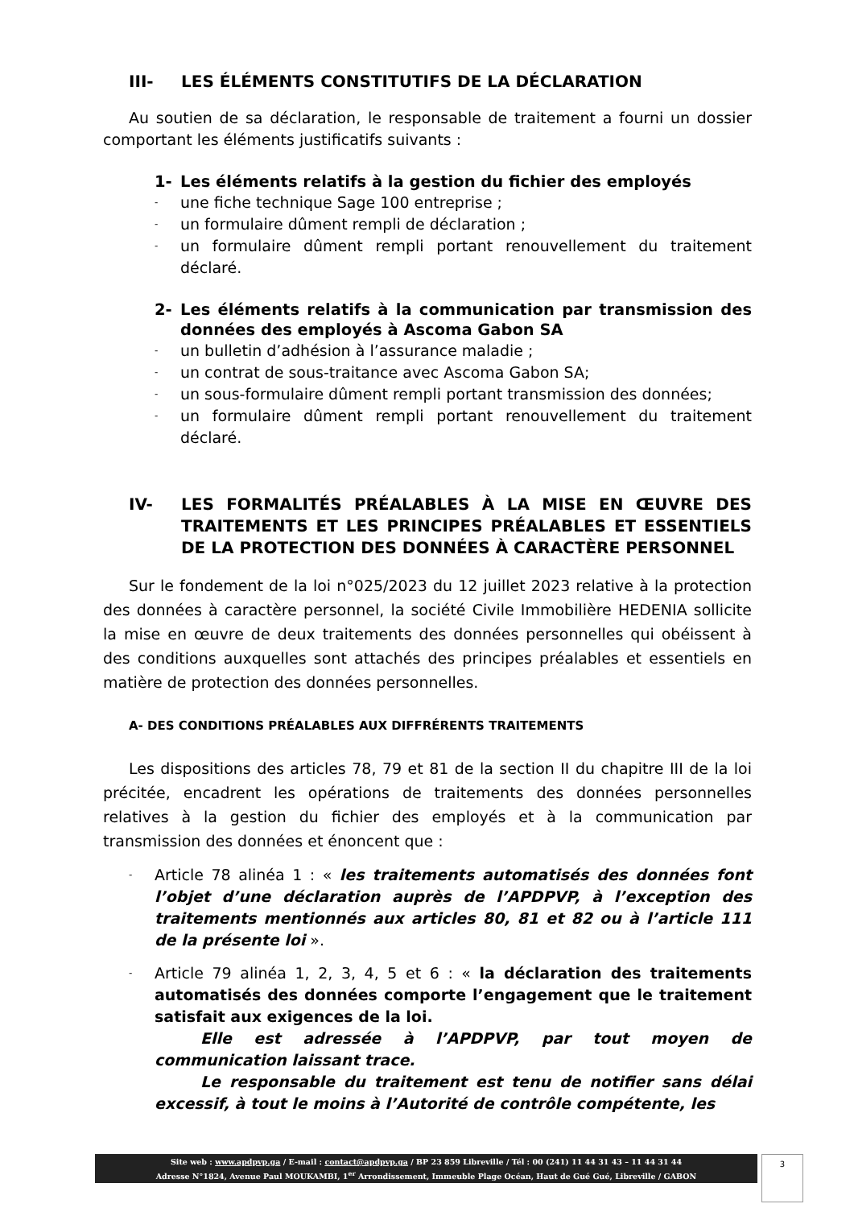III- LES ÉLÉMENTS CONSTITUTIFS DE LA DÉCLARATION
Au soutien de sa déclaration, le responsable de traitement a fourni un dossier comportant les éléments justificatifs suivants :
1- Les éléments relatifs à la gestion du fichier des employés
- une fiche technique Sage 100 entreprise ;
- un formulaire dûment rempli de déclaration ;
- un formulaire dûment rempli portant renouvellement du traitement déclaré.
2- Les éléments relatifs à la communication par transmission des données des employés à Ascoma Gabon SA
- un bulletin d’adhésion à l’assurance maladie ;
- un contrat de sous-traitance avec Ascoma Gabon SA;
- un sous-formulaire dûment rempli portant transmission des données;
- un formulaire dûment rempli portant renouvellement du traitement déclaré.
IV- LES FORMALITÉS PRÉALABLES À LA MISE EN ŒUVRE DES TRAITEMENTS ET LES PRINCIPES PRÉALABLES ET ESSENTIELS DE LA PROTECTION DES DONNÉES À CARACTÈRE PERSONNEL
Sur le fondement de la loi n°025/2023 du 12 juillet 2023 relative à la protection des données à caractère personnel, la société Civile Immobilière HEDENIA sollicite la mise en œuvre de deux traitements des données personnelles qui obéissent à des conditions auxquelles sont attachés des principes préalables et essentiels en matière de protection des données personnelles.
A- DES CONDITIONS PRÉALABLES AUX DIFFRÉRENTS TRAITEMENTS
Les dispositions des articles 78, 79 et 81 de la section II du chapitre III de la loi précitée, encadrent les opérations de traitements des données personnelles relatives à la gestion du fichier des employés et à la communication par transmission des données et énoncent que :
- Article 78 alinéa 1 : « les traitements automatisés des données font l’objet d’une déclaration auprès de l’APDPVP, à l’exception des traitements mentionnés aux articles 80, 81 et 82 ou à l’article 111 de la présente loi ».
- Article 79 alinéa 1, 2, 3, 4, 5 et 6 : « la déclaration des traitements automatisés des données comporte l’engagement que le traitement satisfait aux exigences de la loi.
   Elle est adressée à l’APDPVP, par tout moyen de communication laissant trace.
   Le responsable du traitement est tenu de notifier sans délai excessif, à tout le moins à l’Autorité de contrôle compétente, les
Site web : www.apdpvp.ga / E-mail : contact@apdpvp.ga / BP 23 859 Libreville / Tél : 00 (241) 11 44 31 43 – 11 44 31 44
Adresse N°1824, Avenue Paul MOUKAMBI, 1<sup>er</sup> Arrondissement, Immeuble Plage Océan, Haut de Gué Gué, Libreville / GABON
3